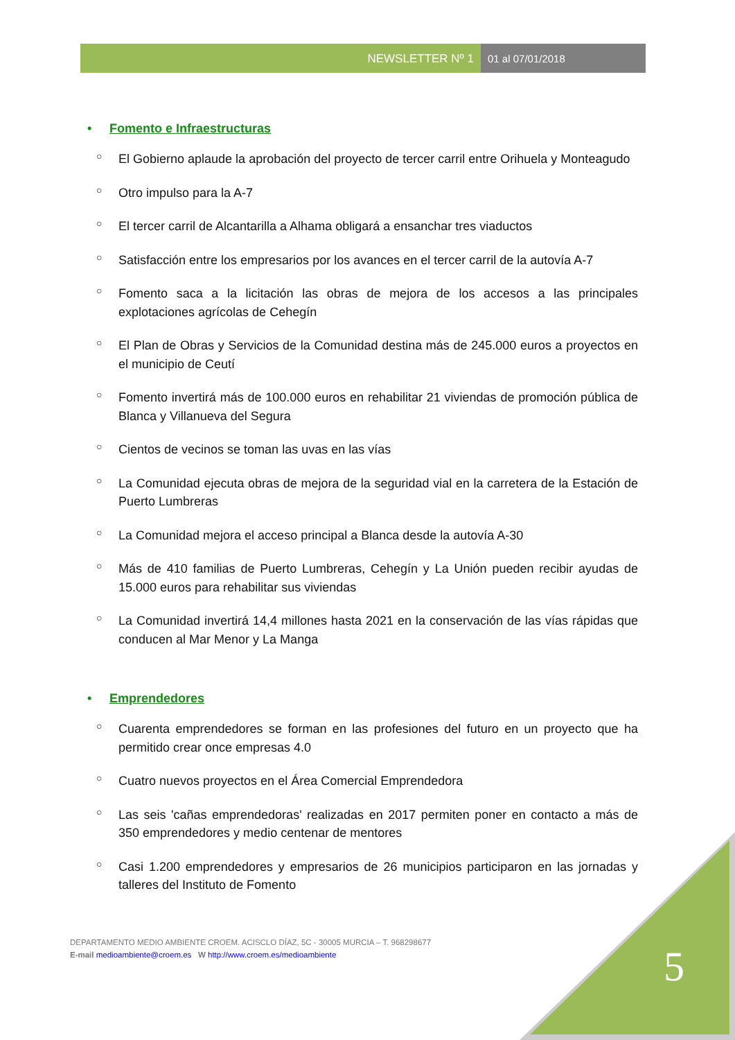NEWSLETTER Nº 1 01 al 07/01/2018
• Fomento e Infraestructuras
○ El Gobierno aplaude la aprobación del proyecto de tercer carril entre Orihuela y Monteagudo
○ Otro impulso para la A-7
○ El tercer carril de Alcantarilla a Alhama obligará a ensanchar tres viaductos
○ Satisfacción entre los empresarios por los avances en el tercer carril de la autovía A-7
○ Fomento saca a la licitación las obras de mejora de los accesos a las principales explotaciones agrícolas de Cehegín
○ El Plan de Obras y Servicios de la Comunidad destina más de 245.000 euros a proyectos en el municipio de Ceutí
○ Fomento invertirá más de 100.000 euros en rehabilitar 21 viviendas de promoción pública de Blanca y Villanueva del Segura
○ Cientos de vecinos se toman las uvas en las vías
○ La Comunidad ejecuta obras de mejora de la seguridad vial en la carretera de la Estación de Puerto Lumbreras
○ La Comunidad mejora el acceso principal a Blanca desde la autovía A-30
○ Más de 410 familias de Puerto Lumbreras, Cehegín y La Unión pueden recibir ayudas de 15.000 euros para rehabilitar sus viviendas
○ La Comunidad invertirá 14,4 millones hasta 2021 en la conservación de las vías rápidas que conducen al Mar Menor y La Manga
• Emprendedores
○ Cuarenta emprendedores se forman en las profesiones del futuro en un proyecto que ha permitido crear once empresas 4.0
○ Cuatro nuevos proyectos en el Área Comercial Emprendedora
○ Las seis 'cañas emprendedoras' realizadas en 2017 permiten poner en contacto a más de 350 emprendedores y medio centenar de mentores
○ Casi 1.200 emprendedores y empresarios de 26 municipios participaron en las jornadas y talleres del Instituto de Fomento
DEPARTAMENTO MEDIO AMBIENTE CROEM. ACISCLO DÍAZ, 5C - 30005 MURCIA – T. 968298677
E-mail medioambiente@croem.es W http://www.croem.es/medioambiente
5